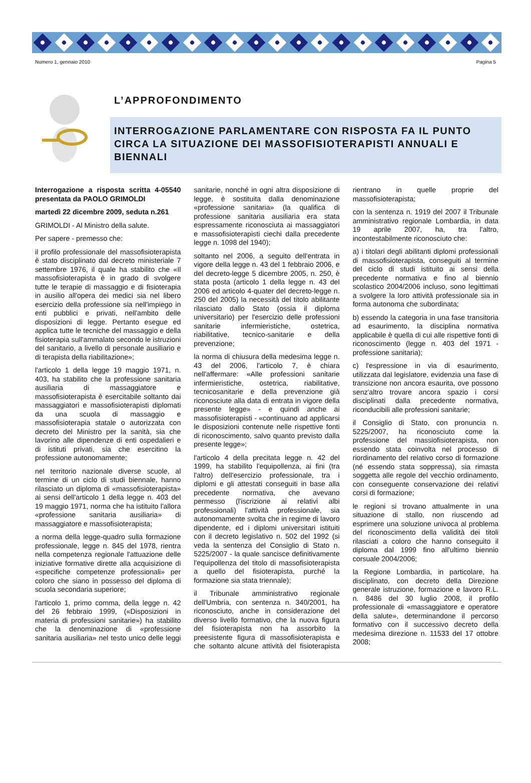Numero 1, gennaio 2010 Pagina 5
L’APPROFONDIMENTO
INTERROGAZIONE PARLAMENTARE CON RISPOSTA FA IL PUNTO CIRCA LA SITUAZIONE DEI MASSOFISIOTERAPISTI ANNUALI E BIENNALI
Interrogazione a risposta scritta 4-05540 presentata da PAOLO GRIMOLDI
martedì 22 dicembre 2009, seduta n.261
GRIMOLDI - Al Ministro della salute.
Per sapere - premesso che:
il profilo professionale del massofisioterapista è stato disciplinato dal decreto ministeriale 7 settembre 1976, il quale ha stabilito che «Il massofisioterapista è in grado di svolgere tutte le terapie di massaggio e di fisioterapia in ausilio all'opera dei medici sia nel libero esercizio della professione sia nell'impiego in enti pubblici e privati, nell'ambito delle disposizioni di legge. Pertanto esegue ed applica tutte le tecniche del massaggio e della fisioterapia sull'ammalato secondo le istruzioni del sanitario, a livello di personale ausiliario e di terapista della riabilitazione»;
l'articolo 1 della legge 19 maggio 1971, n. 403, ha stabilito che la professione sanitaria ausiliaria di massaggiatore e massofisioterapista è esercitabile soltanto dai massaggiatori e massofisioterapisti diplomati da una scuola di massaggio e massofisioterapia statale o autorizzata con decreto del Ministro per la sanità, sia che lavorino alle dipendenze di enti ospedalieri e di istituti privati, sia che esercitino la professione autonomamente;
nel territorio nazionale diverse scuole, al termine di un ciclo di studi biennale, hanno rilasciato un diploma di «massofisioterapista» ai sensi dell'articolo 1 della legge n. 403 del 19 maggio 1971, norma che ha istituito l'allora «professione sanitaria ausiliaria» di massaggiatore e massofisioterapista;
a norma della legge-quadro sulla formazione professionale, legge n. 845 del 1978, rientra nella competenza regionale l'attuazione delle iniziative formative dirette alla acquisizione di «specifiche competenze professionali» per coloro che siano in possesso del diploma di scuola secondaria superiore;
l'articolo 1, primo comma, della legge n. 42 del 26 febbraio 1999, («Disposizioni in materia di professioni sanitarie») ha stabilito che la denominazione di «professione sanitaria ausiliaria» nel testo unico delle leggi sanitarie, nonché in ogni altra disposizione di legge, è sostituita dalla denominazione «professione sanitaria» (la qualifica di professione sanitaria ausiliaria era stata espressamente riconosciuta ai massaggiatori e massofisioterapisti ciechi dalla precedente legge n. 1098 del 1940);
soltanto nel 2006, a seguito dell'entrata in vigore della legge n. 43 del 1 febbraio 2006, e del decreto-legge 5 dicembre 2005, n. 250, è stata posta (articolo 1 della legge n. 43 del 2006 ed articolo 4-quater del decreto-legge n. 250 del 2005) la necessità del titolo abilitante rilasciato dallo Stato (ossia il diploma universitario) per l'esercizio delle professioni sanitarie infermieristiche, ostetrica, riabilitative, tecnico-sanitarie e della prevenzione;
la norma di chiusura della medesima legge n. 43 del 2006, l'articolo 7, è chiara nell'affermare: «Alle professioni sanitarie infermieristiche, ostetrica, riabilitative, tecnicosanitarie e della prevenzione già riconosciute alla data di entrata in vigore della presente legge» - e quindi anche ai massofisioterapisti - «continuano ad applicarsi le disposizioni contenute nelle rispettive fonti di riconoscimento, salvo quanto previsto dalla presente legge»;
l'articolo 4 della precitata legge n. 42 del 1999, ha stabilito l'equipollenza, ai fini (tra l'altro) dell'esercizio professionale, tra i diplomi e gli attestati conseguiti in base alla precedente normativa, che avevano permesso (l'iscrizione ai relativi albi professionali) l'attività professionale, sia autonomamente svolta che in regime di lavoro dipendente, ed i diplomi universitari istituiti con il decreto legislativo n. 502 del 1992 (si veda la sentenza del Consiglio di Stato n. 5225/2007 - la quale sancisce definitivamente l'equipollenza del titolo di massofisioterapista a quello del fisioterapista, purché la formazione sia stata triennale);
il Tribunale amministrativo regionale dell'Umbria, con sentenza n. 340/2001, ha riconosciuto, anche in considerazione del diverso livello formativo, che la nuova figura del fisioterapista non ha assorbito la preesistente figura di massofisioterapista e che soltanto alcune attività del fisioterapista rientrano in quelle proprie del massofisioterapista;
con la sentenza n. 1919 del 2007 il Tribunale amministrativo regionale Lombardia, in data 19 aprile 2007, ha, tra l'altro, incontestabilmente riconosciuto che:
a) i titolari degli abilitanti diplomi professionali di massofisioterapista, conseguiti al termine del ciclo di studi istituito ai sensi della precedente normativa e fino al biennio scolastico 2004/2006 incluso, sono legittimati a svolgere la loro attività professionale sia in forma autonoma che subordinata;
b) essendo la categoria in una fase transitoria ad esaurimento, la disciplina normativa applicabile è quella di cui alle rispettive fonti di riconoscimento (legge n. 403 del 1971 - professione sanitaria);
c) l'espressione in via di esaurimento, utilizzata dal legislatore, evidenzia una fase di transizione non ancora esaurita, ove possono senz'altro trovare ancora spazio i corsi disciplinati dalla precedente normativa, riconducibili alle professioni sanitarie;
il Consiglio di Stato, con pronuncia n. 5225/2007, ha riconosciuto come la professione del massiofisioterapista, non essendo stata coinvolta nel processo di riordinamento del relativo corso di formazione (né essendo stata soppressa), sia rimasta soggetta alle regole del vecchio ordinamento, con conseguente conservazione dei relativi corsi di formazione;
le regioni si trovano attualmente in una situazione di stallo, non riuscendo ad esprimere una soluzione univoca al problema del riconoscimento della validità dei titoli rilasciati a coloro che hanno conseguito il diploma dal 1999 fino all'ultimo biennio corsuale 2004/2006;
la Regione Lombardia, in particolare, ha disciplinato, con decreto della Direzione generale istruzione, formazione e lavoro R.L. n. 8486 del 30 luglio 2008, il profilo professionale di «massaggiatore e operatore della salute», determinandone il percorso formativo con il successivo decreto della medesima direzione n. 11533 del 17 ottobre 2008;